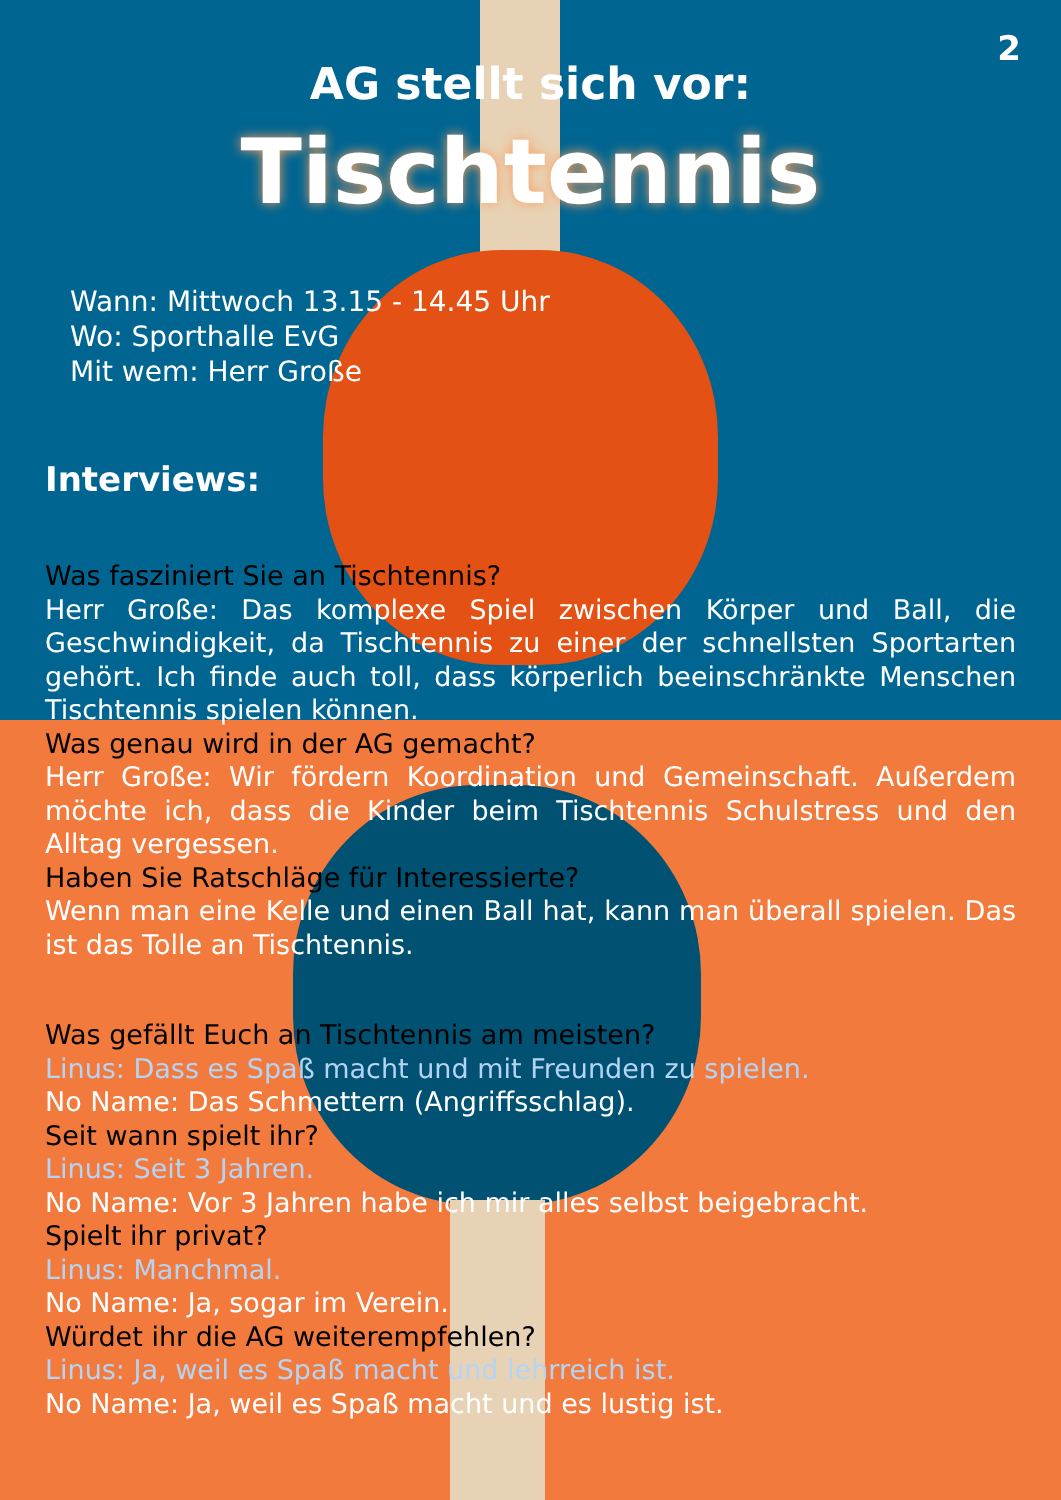2
AG stellt sich vor:
Tischtennis
Wann: Mittwoch 13.15 - 14.45 Uhr
Wo: Sporthalle EvG
Mit wem: Herr Große
Interviews:
Was fasziniert Sie an Tischtennis?
Herr Große: Das komplexe Spiel zwischen Körper und Ball, die Geschwindigkeit, da Tischtennis zu einer der schnellsten Sportarten gehört. Ich finde auch toll, dass körperlich beeinschränkte Menschen Tischtennis spielen können.
Was genau wird in der AG gemacht?
Herr Große: Wir fördern Koordination und Gemeinschaft. Außerdem möchte ich, dass die Kinder beim Tischtennis Schulstress und den Alltag vergessen.
Haben Sie Ratschläge für Interessierte?
Wenn man eine Kelle und einen Ball hat, kann man überall spielen. Das ist das Tolle an Tischtennis.
Was gefällt Euch an Tischtennis am meisten?
Linus: Dass es Spaß macht und mit Freunden zu spielen.
No Name: Das Schmettern (Angriffsschlag).
Seit wann spielt ihr?
Linus: Seit 3 Jahren.
No Name: Vor 3 Jahren habe ich mir alles selbst beigebracht.
Spielt ihr privat?
Linus: Manchmal.
No Name: Ja, sogar im Verein.
Würdet ihr die AG weiterempfehlen?
Linus: Ja, weil es Spaß macht und lehrreich ist.
No Name: Ja, weil es Spaß macht und es lustig ist.